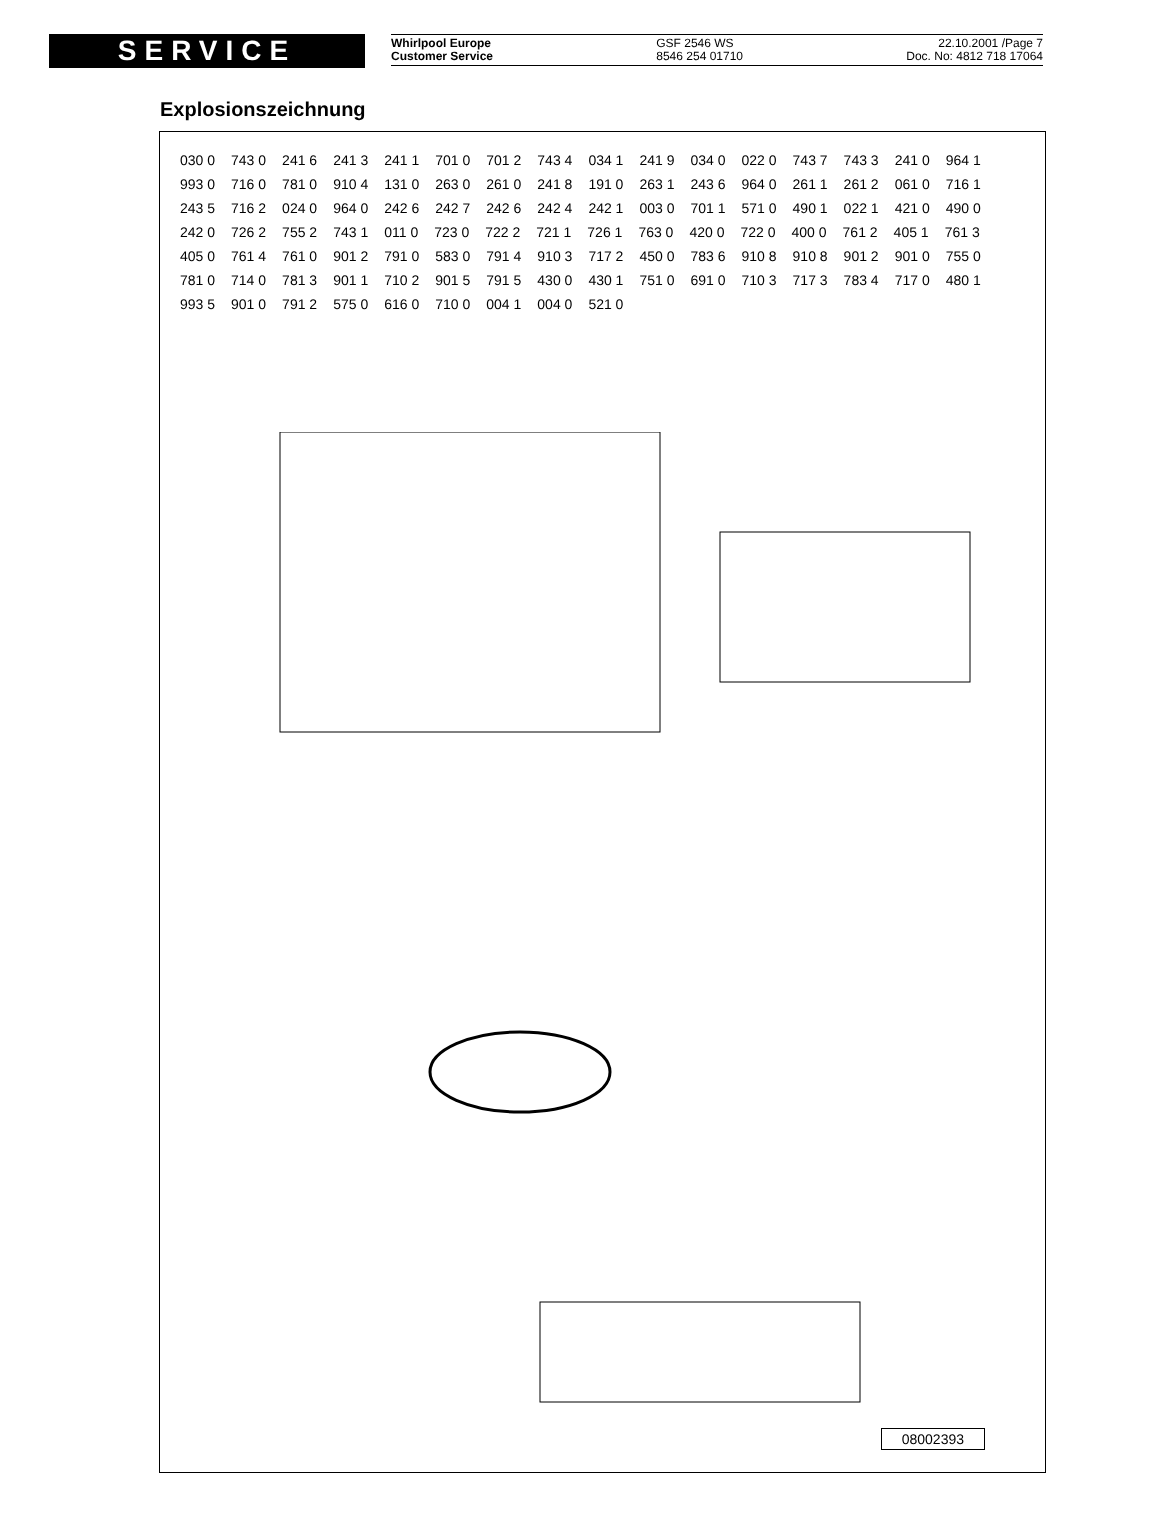SERVICE
Whirlpool Europe
Customer Service
GSF 2546 WS
8546 254 01710
22.10.2001 /Page 7
Doc. No: 4812 718 17064
Explosionszeichnung
030 0 743 0 241 6 241 3 241 1 701 0 701 2 743 4 034 1 241 9 034 0 022 0 743 7 743 3 241 0 964 1 993 0 716 0 781 0 910 4 131 0 263 0 261 0 241 8 191 0 263 1 243 6 964 0 261 1 261 2 061 0 716 1 243 5 716 2 024 0 964 0 242 6 242 7 242 6 242 4 242 1 003 0 701 1 571 0 490 1 022 1 421 0 490 0 242 0 726 2 755 2 743 1 011 0 723 0 722 2 721 1 726 1 763 0 420 0 722 0 400 0 761 2 405 1 761 3 405 0 761 4 761 0 901 2 791 0 583 0 791 4 910 3 717 2 450 0 783 6 910 8 910 8 901 2 901 0 755 0 781 0 714 0 781 3 901 1 710 2 901 5 791 5 430 0 430 1 751 0 691 0 710 3 717 3 783 4 717 0 480 1 993 5 901 0 791 2 575 0 616 0 710 0 004 1 004 0 521 0
08002393